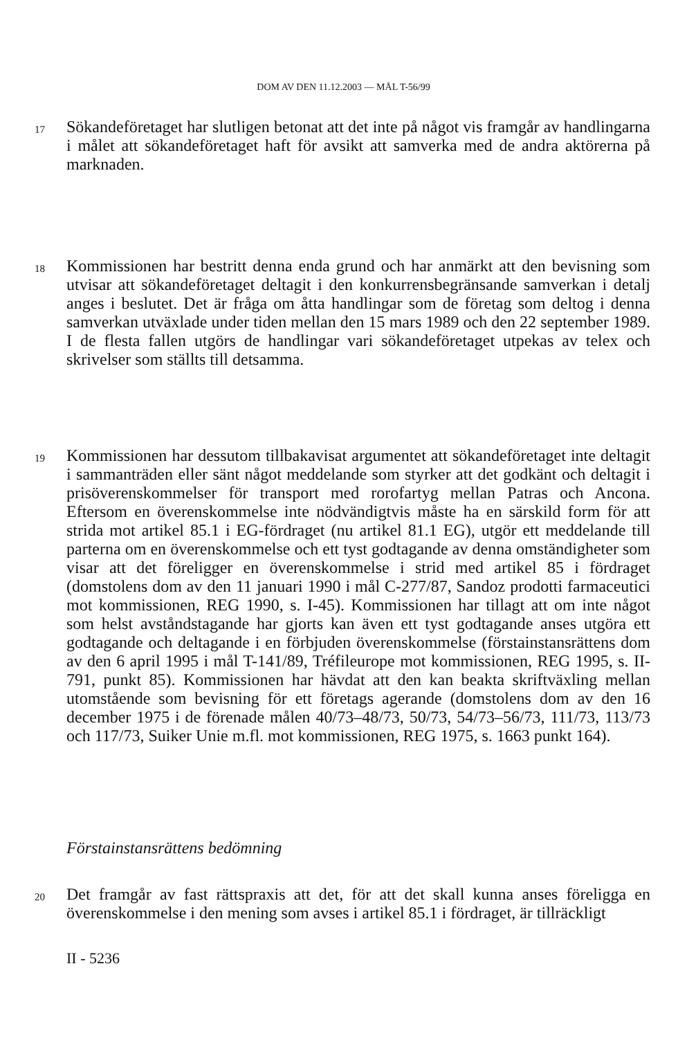DOM AV DEN 11.12.2003 — MÅL T-56/99
17
Sökandeföretaget har slutligen betonat att det inte på något vis framgår av handlingarna i målet att sökandeföretaget haft för avsikt att samverka med de andra aktörerna på marknaden.
18
Kommissionen har bestritt denna enda grund och har anmärkt att den bevisning som utvisar att sökandeföretaget deltagit i den konkurrensbegränsande samverkan i detalj anges i beslutet. Det är fråga om åtta handlingar som de företag som deltog i denna samverkan utväxlade under tiden mellan den 15 mars 1989 och den 22 september 1989. I de flesta fallen utgörs de handlingar vari sökandeföretaget utpekas av telex och skrivelser som ställts till detsamma.
19
Kommissionen har dessutom tillbakavisat argumentet att sökandeföretaget inte deltagit i sammanträden eller sänt något meddelande som styrker att det godkänt och deltagit i prisöverenskommelser för transport med rorofartyg mellan Patras och Ancona. Eftersom en överenskommelse inte nödvändigtvis måste ha en särskild form för att strida mot artikel 85.1 i EG-fördraget (nu artikel 81.1 EG), utgör ett meddelande till parterna om en överenskommelse och ett tyst godtagande av denna omständigheter som visar att det föreligger en överenskommelse i strid med artikel 85 i fördraget (domstolens dom av den 11 januari 1990 i mål C-277/87, Sandoz prodotti farmaceutici mot kommissionen, REG 1990, s. I-45). Kommissionen har tillagt att om inte något som helst avståndstagande har gjorts kan även ett tyst godtagande anses utgöra ett godtagande och deltagande i en förbjuden överenskommelse (förstainstansrättens dom av den 6 april 1995 i mål T-141/89, Tréfileurope mot kommissionen, REG 1995, s. II-791, punkt 85). Kommissionen har hävdat att den kan beakta skriftväxling mellan utomstående som bevisning för ett företags agerande (domstolens dom av den 16 december 1975 i de förenade målen 40/73–48/73, 50/73, 54/73–56/73, 111/73, 113/73 och 117/73, Suiker Unie m.fl. mot kommissionen, REG 1975, s. 1663 punkt 164).
Förstainstansrättens bedömning
20
Det framgår av fast rättspraxis att det, för att det skall kunna anses föreligga en överenskommelse i den mening som avses i artikel 85.1 i fördraget, är tillräckligt
II - 5236